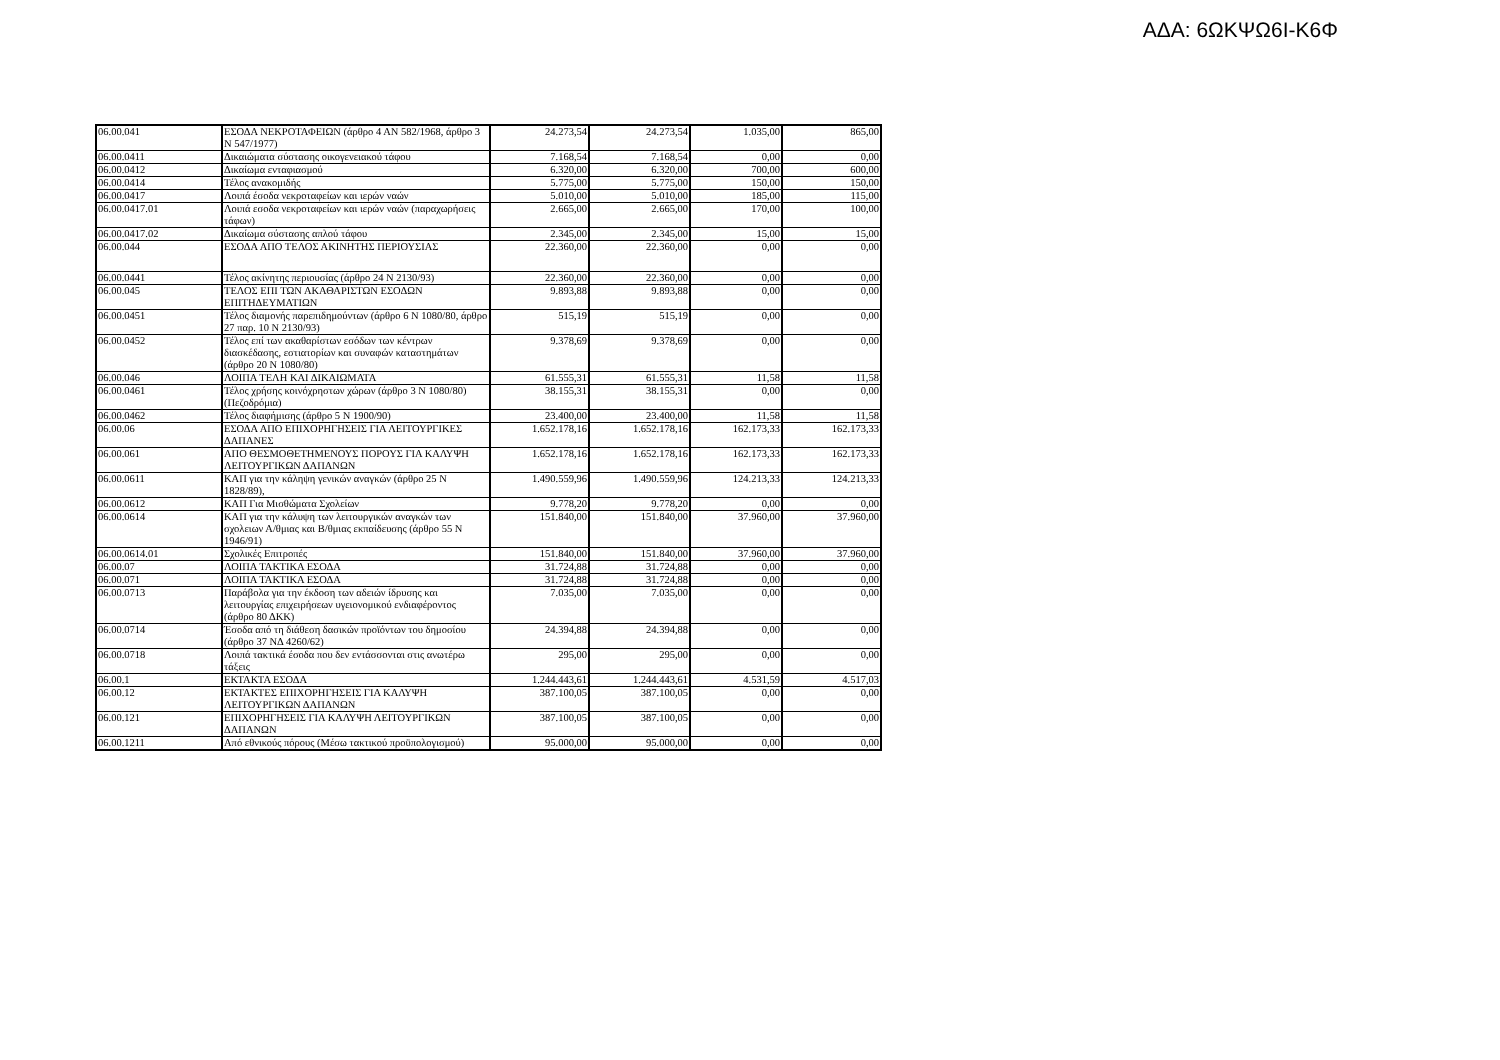ΑΔΑ: 6ΩΚΨΩ6Ι-Κ6Φ
| 06.00.041 | ΕΣΟΔΑ ΝΕΚΡΟΤΑΦΕΙΩΝ (άρθρο 4 ΑΝ 582/1968, άρθρο 3 Ν 547/1977) | 24.273,54 | 24.273,54 | 1.035,00 | 865,00 |
| 06.00.0411 | Δικαιώματα σύστασης οικογενειακού τάφου | 7.168,54 | 7.168,54 | 0,00 | 0,00 |
| 06.00.0412 | Δικαίωμα ενταφιασμού | 6.320,00 | 6.320,00 | 700,00 | 600,00 |
| 06.00.0414 | Τέλος ανακομιδής | 5.775,00 | 5.775,00 | 150,00 | 150,00 |
| 06.00.0417 | Λοιπά έσοδα νεκροταφείων και ιερών ναών | 5.010,00 | 5.010,00 | 185,00 | 115,00 |
| 06.00.0417.01 | Λοιπά εσοδα νεκροταφείων και ιερών ναών (παραχωρήσεις τάφων) | 2.665,00 | 2.665,00 | 170,00 | 100,00 |
| 06.00.0417.02 | Δικαίωμα σύστασης απλού τάφου | 2.345,00 | 2.345,00 | 15,00 | 15,00 |
| 06.00.044 | ΕΣΟΔΑ ΑΠΟ ΤΕΛΟΣ ΑΚΙΝΗΤΗΣ ΠΕΡΙΟΥΣΙΑΣ | 22.360,00 | 22.360,00 | 0,00 | 0,00 |
| 06.00.0441 | Τέλος ακίνητης περιουσίας (άρθρο 24 Ν 2130/93) | 22.360,00 | 22.360,00 | 0,00 | 0,00 |
| 06.00.045 | ΤΕΛΟΣ ΕΠΙ ΤΩΝ ΑΚΑΘΑΡΙΣΤΩΝ ΕΣΟΔΩΝ ΕΠΙΤΗΔΕΥΜΑΤΙΩΝ | 9.893,88 | 9.893,88 | 0,00 | 0,00 |
| 06.00.0451 | Τέλος διαμονής παρεπιδημούντων (άρθρο 6 Ν 1080/80, άρθρο 27 παρ. 10 Ν 2130/93) | 515,19 | 515,19 | 0,00 | 0,00 |
| 06.00.0452 | Τέλος επί των ακαθαρίστων εσόδων των κέντρων διασκέδασης, εστιατορίων και συναφών καταστημάτων (άρθρο 20 Ν 1080/80) | 9.378,69 | 9.378,69 | 0,00 | 0,00 |
| 06.00.046 | ΛΟΙΠΑ ΤΕΛΗ ΚΑΙ ΔΙΚΑΙΩΜΑΤΑ | 61.555,31 | 61.555,31 | 11,58 | 11,58 |
| 06.00.0461 | Τέλος χρήσης κοινόχρηστων χώρων (άρθρο 3 Ν 1080/80)(Πεζοδρόμια) | 38.155,31 | 38.155,31 | 0,00 | 0,00 |
| 06.00.0462 | Τέλος διαφήμισης (άρθρο 5 Ν 1900/90) | 23.400,00 | 23.400,00 | 11,58 | 11,58 |
| 06.00.06 | ΕΣΟΔΑ ΑΠΟ ΕΠΙΧΟΡΗΓΗΣΕΙΣ ΓΙΑ ΛΕΙΤΟΥΡΓΙΚΕΣ ΔΑΠΑΝΕΣ | 1.652.178,16 | 1.652.178,16 | 162.173,33 | 162.173,33 |
| 06.00.061 | ΑΠΟ ΘΕΣΜΟΘΕΤΗΜΕΝΟΥΣ ΠΟΡΟΥΣ ΓΙΑ ΚΑΛΥΨΗ ΛΕΙΤΟΥΡΓΙΚΩΝ ΔΑΠΑΝΩΝ | 1.652.178,16 | 1.652.178,16 | 162.173,33 | 162.173,33 |
| 06.00.0611 | ΚΑΠ για την κάληψη γενικών αναγκών (άρθρο 25 Ν 1828/89), | 1.490.559,96 | 1.490.559,96 | 124.213,33 | 124.213,33 |
| 06.00.0612 | ΚΑΠ Για Μισθώματα Σχολείων | 9.778,20 | 9.778,20 | 0,00 | 0,00 |
| 06.00.0614 | ΚΑΠ για την κάλυψη των λειτουργικών αναγκών των σχολειων Α/θμιας και Β/θμιας εκπαίδευσης (άρθρο 55 Ν 1946/91) | 151.840,00 | 151.840,00 | 37.960,00 | 37.960,00 |
| 06.00.0614.01 | Σχολικές Επιτροπές | 151.840,00 | 151.840,00 | 37.960,00 | 37.960,00 |
| 06.00.07 | ΛΟΙΠΑ ΤΑΚΤΙΚΑ ΕΣΟΔΑ | 31.724,88 | 31.724,88 | 0,00 | 0,00 |
| 06.00.071 | ΛΟΙΠΑ ΤΑΚΤΙΚΑ ΕΣΟΔΑ | 31.724,88 | 31.724,88 | 0,00 | 0,00 |
| 06.00.0713 | Παράβολα για την έκδοση των αδειών ίδρυσης και λειτουργίας επιχειρήσεων υγειονομικού ενδιαφέροντος (άρθρο 80 ΔΚΚ) | 7.035,00 | 7.035,00 | 0,00 | 0,00 |
| 06.00.0714 | Έσοδα από τη διάθεση δασικών προϊόντων του δημοσίου (άρθρο 37 ΝΔ 4260/62) | 24.394,88 | 24.394,88 | 0,00 | 0,00 |
| 06.00.0718 | Λοιπά τακτικά έσοδα που δεν εντάσσονται στις ανωτέρω τάξεις | 295,00 | 295,00 | 0,00 | 0,00 |
| 06.00.1 | ΕΚΤΑΚΤΑ ΕΣΟΔΑ | 1.244.443,61 | 1.244.443,61 | 4.531,59 | 4.517,03 |
| 06.00.12 | ΕΚΤΑΚΤΕΣ ΕΠΙΧΟΡΗΓΗΣΕΙΣ ΓΙΑ ΚΑΛΥΨΗ ΛΕΙΤΟΥΡΓΙΚΩΝ ΔΑΠΑΝΩΝ | 387.100,05 | 387.100,05 | 0,00 | 0,00 |
| 06.00.121 | ΕΠΙΧΟΡΗΓΗΣΕΙΣ ΓΙΑ ΚΑΛΥΨΗ ΛΕΙΤΟΥΡΓΙΚΩΝ ΔΑΠΑΝΩΝ | 387.100,05 | 387.100,05 | 0,00 | 0,00 |
| 06.00.1211 | Από εθνικούς πόρους (Μέσω τακτικού προϋπολογισμού) | 95.000,00 | 95.000,00 | 0,00 | 0,00 |